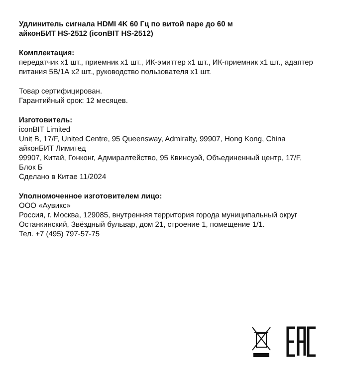Удлинитель сигнала HDMI 4K 60 Гц по витой паре до 60 м
айконБИТ HS-2512 (iconBIT HS-2512)
Комплектация:
передатчик x1 шт., приемник x1 шт., ИК-эмиттер x1 шт., ИК-приемник x1 шт., адаптер питания 5В/1А x2 шт., руководство пользователя x1 шт.
Товар сертифицирован.
Гарантийный срок: 12 месяцев.
Изготовитель:
iconBIT Limited
Unit B, 17/F, United Centre, 95 Queensway, Admiralty, 99907, Hong Kong, China
айконБИТ Лимитед
99907, Китай, Гонконг, Адмиралтейство, 95 Квинсуэй, Объединенный центр, 17/F, Блок Б
Сделано в Китае 11/2024
Уполномоченное изготовителем лицо:
ООО «Аувикс»
Россия, г. Москва, 129085, внутренняя территория города муниципальный округ Останкинский, Звёздный бульвар, дом 21, строение 1, помещение 1/1.
Тел. +7 (495) 797-57-75